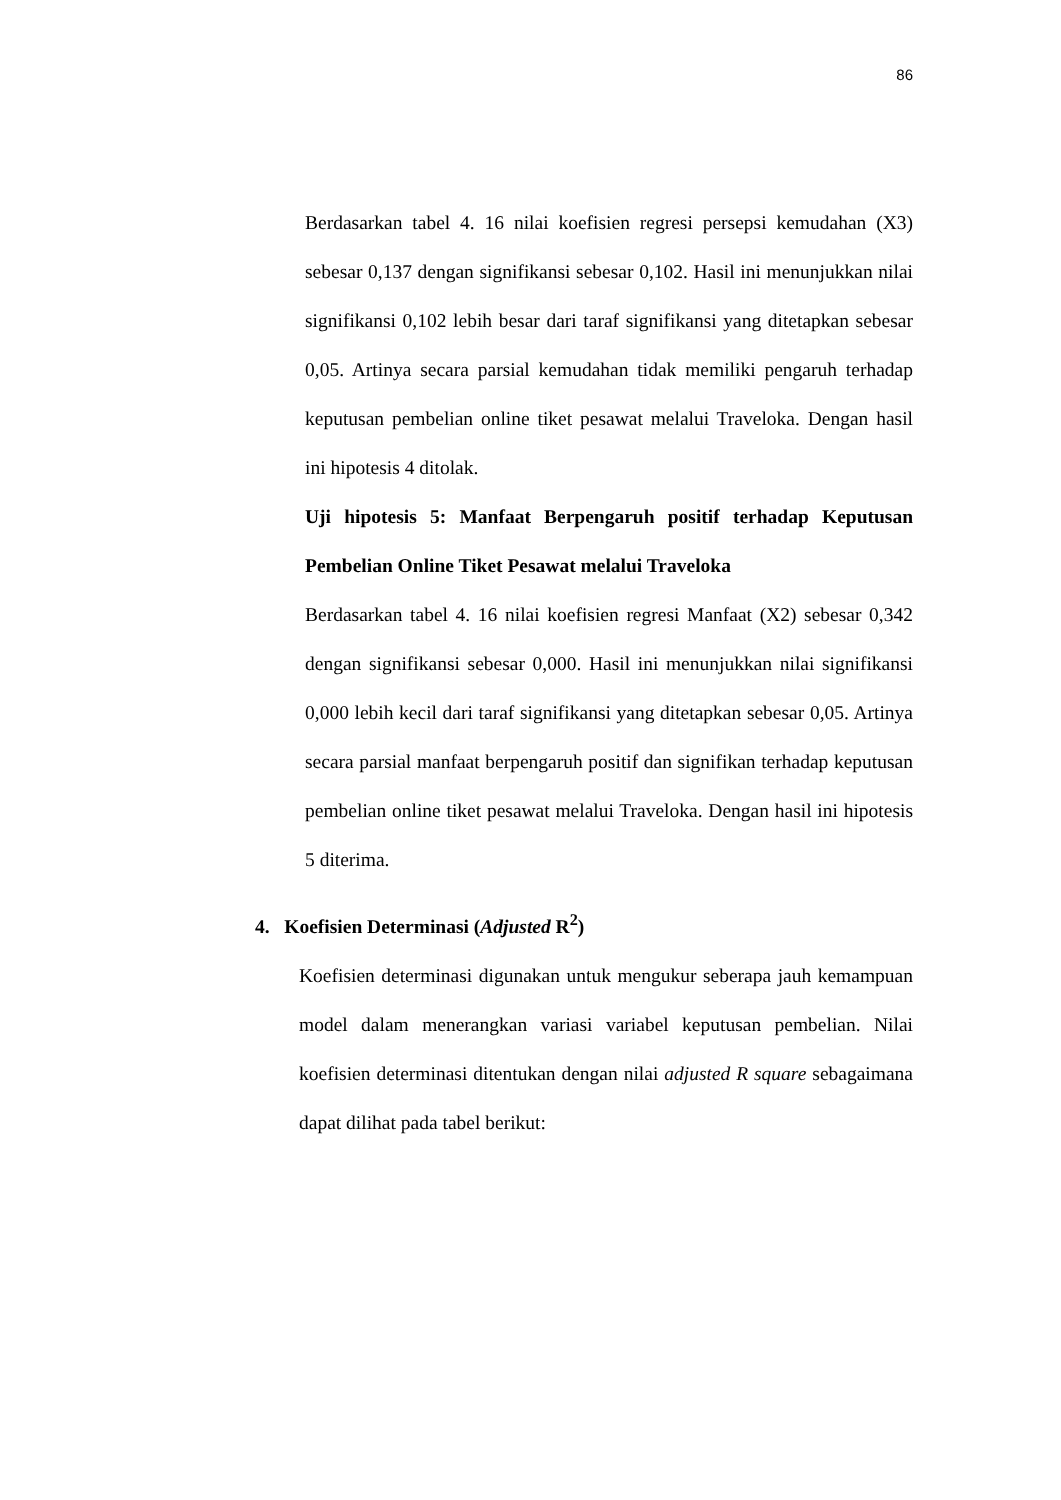86
Berdasarkan tabel 4. 16 nilai koefisien regresi persepsi kemudahan (X3) sebesar 0,137 dengan signifikansi sebesar 0,102. Hasil ini menunjukkan nilai signifikansi 0,102 lebih besar dari taraf signifikansi yang ditetapkan sebesar 0,05. Artinya secara parsial kemudahan tidak memiliki pengaruh terhadap keputusan pembelian online tiket pesawat melalui Traveloka. Dengan hasil ini hipotesis 4 ditolak.
Uji hipotesis 5: Manfaat Berpengaruh positif terhadap Keputusan Pembelian Online Tiket Pesawat melalui Traveloka
Berdasarkan tabel 4. 16 nilai koefisien regresi Manfaat (X2) sebesar 0,342 dengan signifikansi sebesar 0,000. Hasil ini menunjukkan nilai signifikansi 0,000 lebih kecil dari taraf signifikansi yang ditetapkan sebesar 0,05. Artinya secara parsial manfaat berpengaruh positif dan signifikan terhadap keputusan pembelian online tiket pesawat melalui Traveloka. Dengan hasil ini hipotesis 5 diterima.
4. Koefisien Determinasi (Adjusted R<sup>2</sup>)
Koefisien determinasi digunakan untuk mengukur seberapa jauh kemampuan model dalam menerangkan variasi variabel keputusan pembelian. Nilai koefisien determinasi ditentukan dengan nilai adjusted R square sebagaimana dapat dilihat pada tabel berikut: